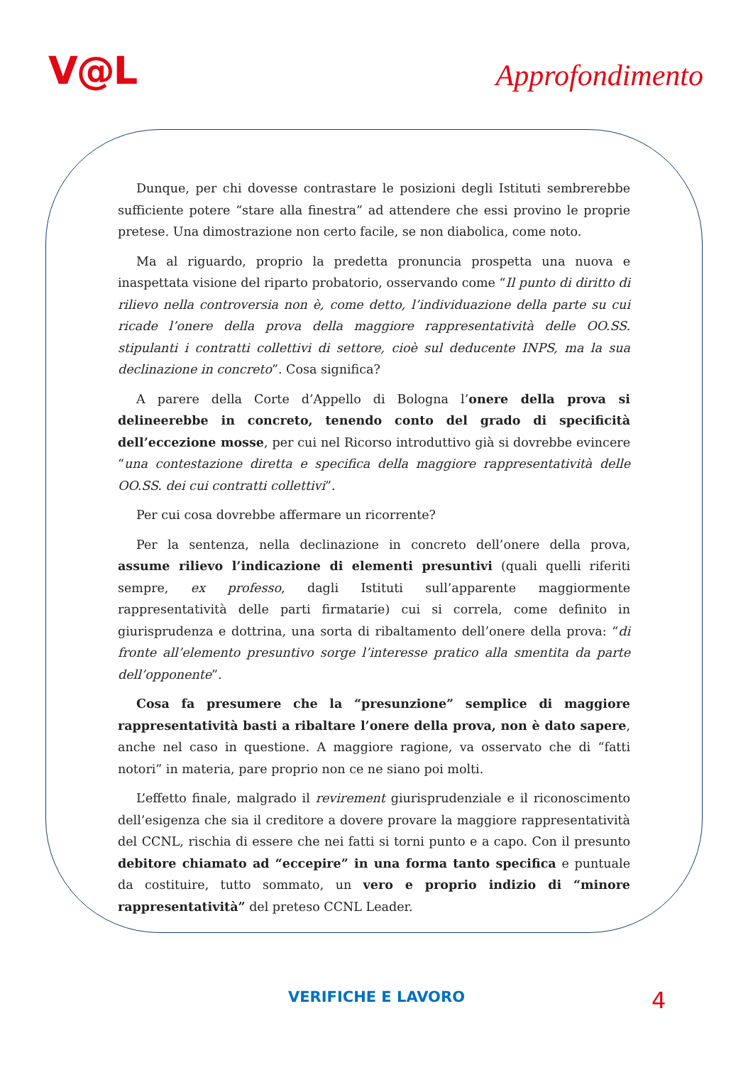V@L
Approfondimento
Dunque, per chi dovesse contrastare le posizioni degli Istituti sembrerebbe sufficiente potere “stare alla finestra” ad attendere che essi provino le proprie pretese. Una dimostrazione non certo facile, se non diabolica, come noto.
Ma al riguardo, proprio la predetta pronuncia prospetta una nuova e inaspettata visione del riparto probatorio, osservando come “Il punto di diritto di rilievo nella controversia non è, come detto, l’individuazione della parte su cui ricade l’onere della prova della maggiore rappresentatività delle OO.SS. stipulanti i contratti collettivi di settore, cioè sul deducente INPS, ma la sua declinazione in concreto”. Cosa significa?
A parere della Corte d’Appello di Bologna l’onere della prova si delineerebbe in concreto, tenendo conto del grado di specificità dell’eccezione mosse, per cui nel Ricorso introduttivo già si dovrebbe evincere “una contestazione diretta e specifica della maggiore rappresentatività delle OO.SS. dei cui contratti collettivi”.
Per cui cosa dovrebbe affermare un ricorrente?
Per la sentenza, nella declinazione in concreto dell’onere della prova, assume rilievo l’indicazione di elementi presuntivi (quali quelli riferiti sempre, ex professo, dagli Istituti sull’apparente maggiormente rappresentatività delle parti firmatarie) cui si correla, come definito in giurisprudenza e dottrina, una sorta di ribaltamento dell’onere della prova: “di fronte all’elemento presuntivo sorge l’interesse pratico alla smentita da parte dell’opponente”.
Cosa fa presumere che la “presunzione” semplice di maggiore rappresentatività basti a ribaltare l’onere della prova, non è dato sapere, anche nel caso in questione. A maggiore ragione, va osservato che di “fatti notori” in materia, pare proprio non ce ne siano poi molti.
L’effetto finale, malgrado il revirement giurisprudenziale e il riconoscimento dell’esigenza che sia il creditore a dovere provare la maggiore rappresentatività del CCNL, rischia di essere che nei fatti si torni punto e a capo. Con il presunto debitore chiamato ad “eccepire” in una forma tanto specifica e puntuale da costituire, tutto sommato, un vero e proprio indizio di “minore rappresentatività” del preteso CCNL Leader.
VERIFICHE E LAVORO 4